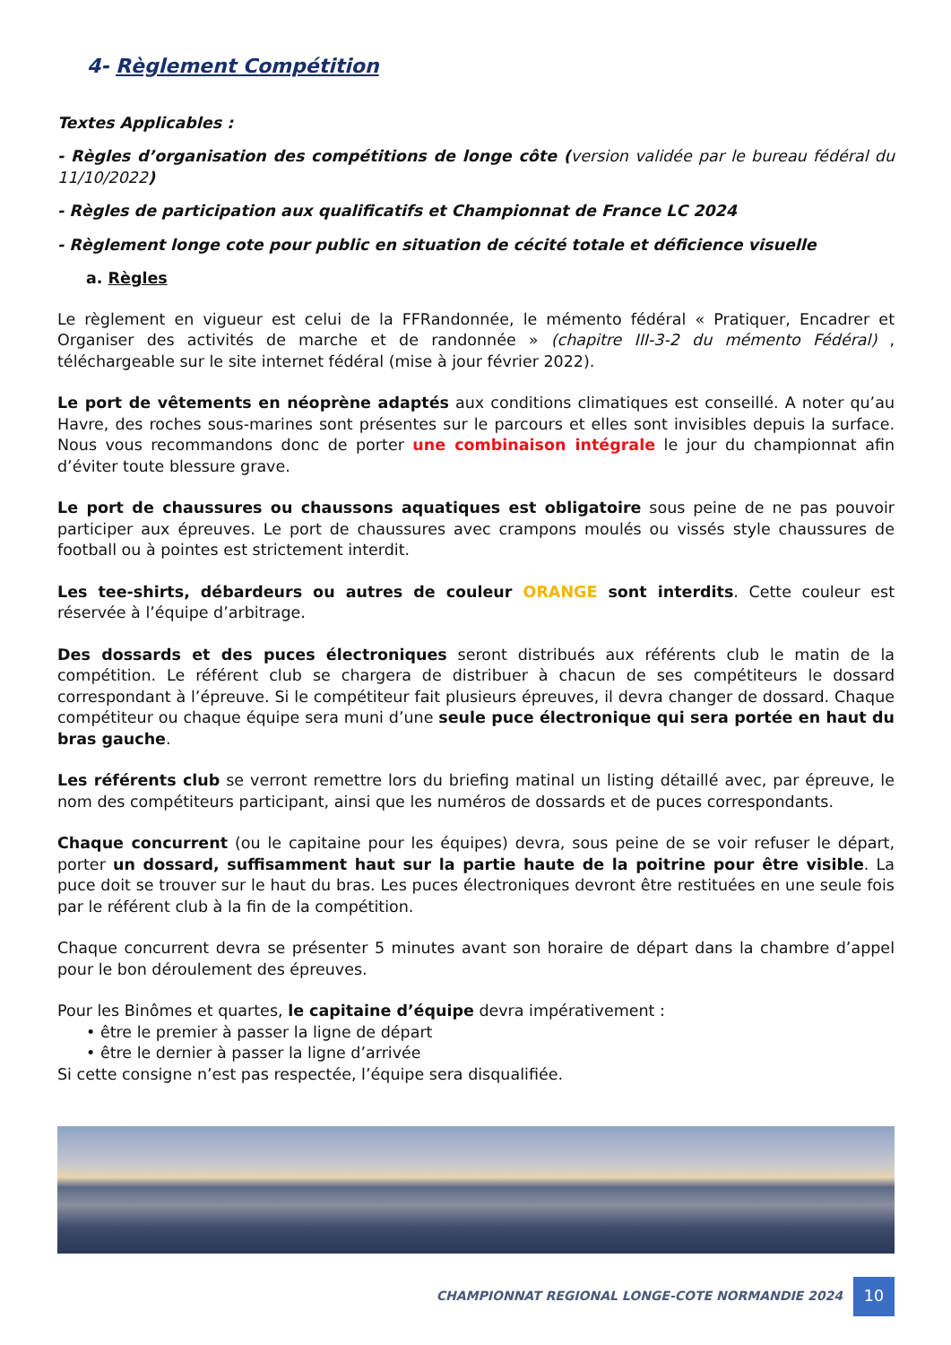4- Règlement Compétition
Textes Applicables :
- Règles d’organisation des compétitions de longe côte (version validée par le bureau fédéral du 11/10/2022)
- Règles de participation aux qualificatifs et Championnat de France LC 2024
- Règlement longe cote pour public en situation de cécité totale et déficience visuelle
a. Règles
Le règlement en vigueur est celui de la FFRandonnée, le mémento fédéral « Pratiquer, Encadrer et Organiser des activités de marche et de randonnée » (chapitre III-3-2 du mémento Fédéral) , téléchargeable sur le site internet fédéral (mise à jour février 2022).
Le port de vêtements en néoprène adaptés aux conditions climatiques est conseillé. A noter qu’au Havre, des roches sous-marines sont présentes sur le parcours et elles sont invisibles depuis la surface. Nous vous recommandons donc de porter une combinaison intégrale le jour du championnat afin d’éviter toute blessure grave.
Le port de chaussures ou chaussons aquatiques est obligatoire sous peine de ne pas pouvoir participer aux épreuves. Le port de chaussures avec crampons moulés ou vissés style chaussures de football ou à pointes est strictement interdit.
Les tee-shirts, débardeurs ou autres de couleur ORANGE sont interdits. Cette couleur est réservée à l’équipe d’arbitrage.
Des dossards et des puces électroniques seront distribués aux référents club le matin de la compétition. Le référent club se chargera de distribuer à chacun de ses compétiteurs le dossard correspondant à l’épreuve. Si le compétiteur fait plusieurs épreuves, il devra changer de dossard. Chaque compétiteur ou chaque équipe sera muni d’une seule puce électronique qui sera portée en haut du bras gauche.
Les référents club se verront remettre lors du briefing matinal un listing détaillé avec, par épreuve, le nom des compétiteurs participant, ainsi que les numéros de dossards et de puces correspondants.
Chaque concurrent (ou le capitaine pour les équipes) devra, sous peine de se voir refuser le départ, porter un dossard, suffisamment haut sur la partie haute de la poitrine pour être visible. La puce doit se trouver sur le haut du bras. Les puces électroniques devront être restituées en une seule fois par le référent club à la fin de la compétition.
Chaque concurrent devra se présenter 5 minutes avant son horaire de départ dans la chambre d’appel pour le bon déroulement des épreuves.
Pour les Binômes et quartes, le capitaine d’équipe devra impérativement :
• être le premier à passer la ligne de départ
• être le dernier à passer la ligne d’arrivée
Si cette consigne n’est pas respectée, l’équipe sera disqualifiée.
CHAMPIONNAT REGIONAL LONGE-COTE NORMANDIE 2024
10